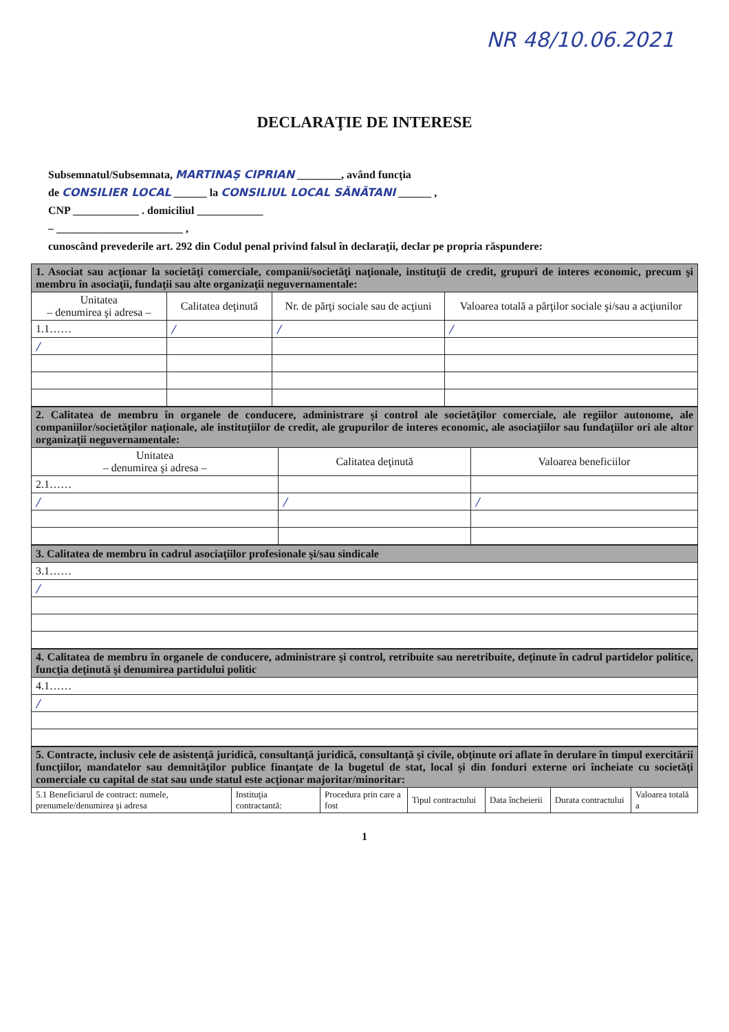NR 48/10.06.2021
DECLARAŢIE DE INTERESE
Subsemnatul/Subsemnata, MARTINAŞ CIPRIAN ________, având funcţia
de CONSILIER LOCAL ______ la CONSILIUL LOCAL SĂNĂTANI ______ ,
CNP ____________ . domiciliul ____________
– _______________________ ,
cunoscând prevederile art. 292 din Codul penal privind falsul în declaraţii, declar pe propria răspundere:
| 1. Asociat sau acţionar la societăţi comerciale, companii/societăţi naţionale, instituţii de credit, grupuri de interes economic, precum şi membru în asociaţii, fundaţii sau alte organizaţii neguvernamentale: | | | |
| Unitatea – denumirea şi adresa – | Calitatea deţinută | Nr. de părţi sociale sau de acţiuni | Valoarea totală a părţilor sociale şi/sau a acţiunilor |
| 1.1…… | / | / | / |
| / | | | |
| 2. Calitatea de membru în organele de conducere, administrare şi control ale societăţilor comerciale, ale regiilor autonome, ale companiilor/societăţilor naţionale, ale instituţiilor de credit, ale grupurilor de interes economic, ale asociaţiilor sau fundaţiilor ori ale altor organizaţii neguvernamentale: | | |
| Unitatea – denumirea şi adresa – | Calitatea deţinută | Valoarea beneficiilor |
| 2.1…… | | |
| / | / | / |
| 3. Calitatea de membru în cadrul asociaţiilor profesionale şi/sau sindicale |
| 3.1…… |
| / |
| 4. Calitatea de membru în organele de conducere, administrare şi control, retribuite sau neretribuite, deţinute în cadrul partidelor politice, funcţia deţinută şi denumirea partidului politic |
| 4.1…… |
| / |
| 5. Contracte, inclusiv cele de asistenţă juridică, consultanţă juridică, consultanţă şi civile, obţinute ori aflate în derulare în timpul exercitării funcţiilor, mandatelor sau demnităţilor publice finanţate de la bugetul de stat, local şi din fonduri externe ori încheiate cu societăţi comerciale cu capital de stat sau unde statul este acţionar majoritar/minoritar: | | | | | | |
| 5.1 Beneficiarul de contract: numele, prenumele/denumirea şi adresa | Instituţia contractantă: | Procedura prin care a fost | Tipul contractului | Data încheierii | Durata contractului | Valoarea totală a |
1